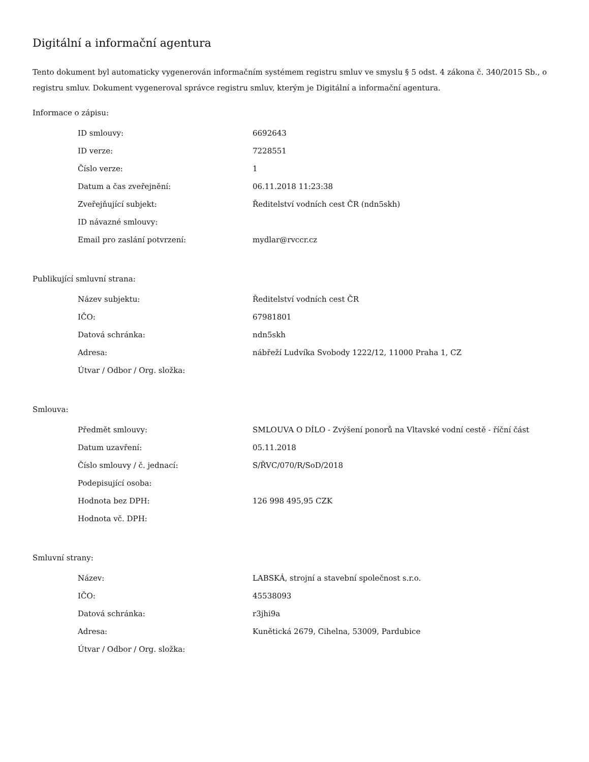Digitální a informační agentura
Tento dokument byl automaticky vygenerován informačním systémem registru smluv ve smyslu § 5 odst. 4 zákona č. 340/2015 Sb., o registru smluv. Dokument vygeneroval správce registru smluv, kterým je Digitální a informační agentura.
Informace o zápisu:
| ID smlouvy: | 6692643 |
| ID verze: | 7228551 |
| Číslo verze: | 1 |
| Datum a čas zveřejnění: | 06.11.2018 11:23:38 |
| Zveřejňující subjekt: | Ředitelství vodních cest ČR (ndn5skh) |
| ID návazné smlouvy: | |
| Email pro zaslání potvrzení: | mydlar@rvccr.cz |
Publikující smluvní strana:
| Název subjektu: | Ředitelství vodních cest ČR |
| IČO: | 67981801 |
| Datová schránka: | ndn5skh |
| Adresa: | nábřeží Ludvíka Svobody 1222/12, 11000 Praha 1, CZ |
| Útvar / Odbor / Org. složka: | |
Smlouva:
| Předmět smlouvy: | SMLOUVA O DÍLO - Zvýšení ponorů na Vltavské vodní cestě - říční část |
| Datum uzavření: | 05.11.2018 |
| Číslo smlouvy / č. jednací: | S/ŘVC/070/R/SoD/2018 |
| Podepisující osoba: | |
| Hodnota bez DPH: | 126 998 495,95 CZK |
| Hodnota vč. DPH: | |
Smluvní strany:
| Název: | LABSKÁ, strojní a stavební společnost s.r.o. |
| IČO: | 45538093 |
| Datová schránka: | r3jhi9a |
| Adresa: | Kunětická 2679, Cihelna, 53009, Pardubice |
| Útvar / Odbor / Org. složka: | |